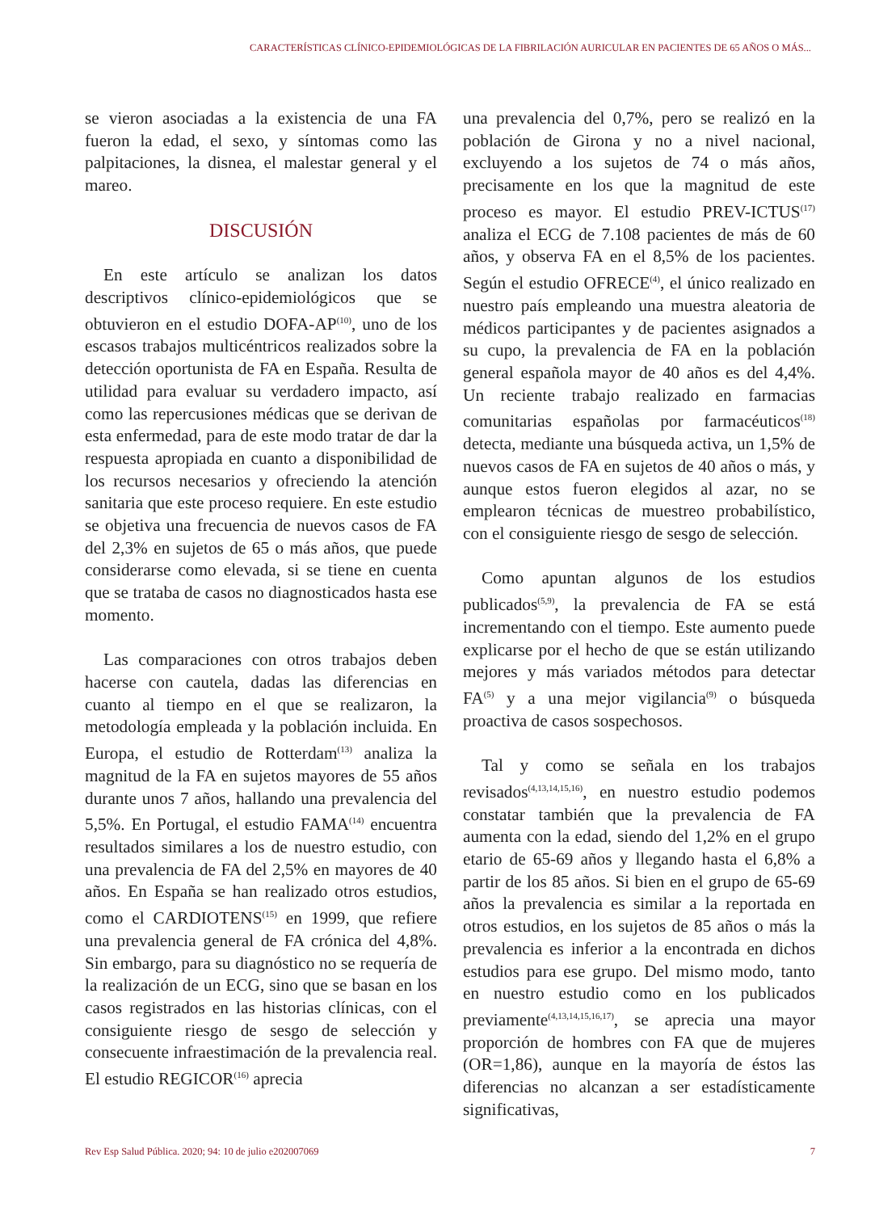CARACTERÍSTICAS CLÍNICO-EPIDEMIOLÓGICAS DE LA FIBRILACIÓN AURICULAR EN PACIENTES DE 65 AÑOS O MÁS...
se vieron asociadas a la existencia de una FA fueron la edad, el sexo, y síntomas como las palpitaciones, la disnea, el malestar general y el mareo.
DISCUSIÓN
En este artículo se analizan los datos descriptivos clínico-epidemiológicos que se obtuvieron en el estudio DOFA-AP<sup>(10)</sup>, uno de los escasos trabajos multicéntricos realizados sobre la detección oportunista de FA en España. Resulta de utilidad para evaluar su verdadero impacto, así como las repercusiones médicas que se derivan de esta enfermedad, para de este modo tratar de dar la respuesta apropiada en cuanto a disponibilidad de los recursos necesarios y ofreciendo la atención sanitaria que este proceso requiere. En este estudio se objetiva una frecuencia de nuevos casos de FA del 2,3% en sujetos de 65 o más años, que puede considerarse como elevada, si se tiene en cuenta que se trataba de casos no diagnosticados hasta ese momento.
Las comparaciones con otros trabajos deben hacerse con cautela, dadas las diferencias en cuanto al tiempo en el que se realizaron, la metodología empleada y la población incluida. En Europa, el estudio de Rotterdam<sup>(13)</sup> analiza la magnitud de la FA en sujetos mayores de 55 años durante unos 7 años, hallando una prevalencia del 5,5%. En Portugal, el estudio FAMA<sup>(14)</sup> encuentra resultados similares a los de nuestro estudio, con una prevalencia de FA del 2,5% en mayores de 40 años. En España se han realizado otros estudios, como el CARDIOTENS<sup>(15)</sup> en 1999, que refiere una prevalencia general de FA crónica del 4,8%. Sin embargo, para su diagnóstico no se requería de la realización de un ECG, sino que se basan en los casos registrados en las historias clínicas, con el consiguiente riesgo de sesgo de selección y consecuente infraestimación de la prevalencia real. El estudio REGICOR<sup>(16)</sup> aprecia
una prevalencia del 0,7%, pero se realizó en la población de Girona y no a nivel nacional, excluyendo a los sujetos de 74 o más años, precisamente en los que la magnitud de este proceso es mayor. El estudio PREV-ICTUS<sup>(17)</sup> analiza el ECG de 7.108 pacientes de más de 60 años, y observa FA en el 8,5% de los pacientes. Según el estudio OFRECE<sup>(4)</sup>, el único realizado en nuestro país empleando una muestra aleatoria de médicos participantes y de pacientes asignados a su cupo, la prevalencia de FA en la población general española mayor de 40 años es del 4,4%. Un reciente trabajo realizado en farmacias comunitarias españolas por farmacéuticos<sup>(18)</sup> detecta, mediante una búsqueda activa, un 1,5% de nuevos casos de FA en sujetos de 40 años o más, y aunque estos fueron elegidos al azar, no se emplearon técnicas de muestreo probabilístico, con el consiguiente riesgo de sesgo de selección.
Como apuntan algunos de los estudios publicados<sup>(5,9)</sup>, la prevalencia de FA se está incrementando con el tiempo. Este aumento puede explicarse por el hecho de que se están utilizando mejores y más variados métodos para detectar FA<sup>(5)</sup> y a una mejor vigilancia<sup>(9)</sup> o búsqueda proactiva de casos sospechosos.
Tal y como se señala en los trabajos revisados<sup>(4,13,14,15,16)</sup>, en nuestro estudio podemos constatar también que la prevalencia de FA aumenta con la edad, siendo del 1,2% en el grupo etario de 65-69 años y llegando hasta el 6,8% a partir de los 85 años. Si bien en el grupo de 65-69 años la prevalencia es similar a la reportada en otros estudios, en los sujetos de 85 años o más la prevalencia es inferior a la encontrada en dichos estudios para ese grupo. Del mismo modo, tanto en nuestro estudio como en los publicados previamente<sup>(4,13,14,15,16,17)</sup>, se aprecia una mayor proporción de hombres con FA que de mujeres (OR=1,86), aunque en la mayoría de éstos las diferencias no alcanzan a ser estadísticamente significativas,
Rev Esp Salud Pública. 2020; 94: 10 de julio e202007069 7